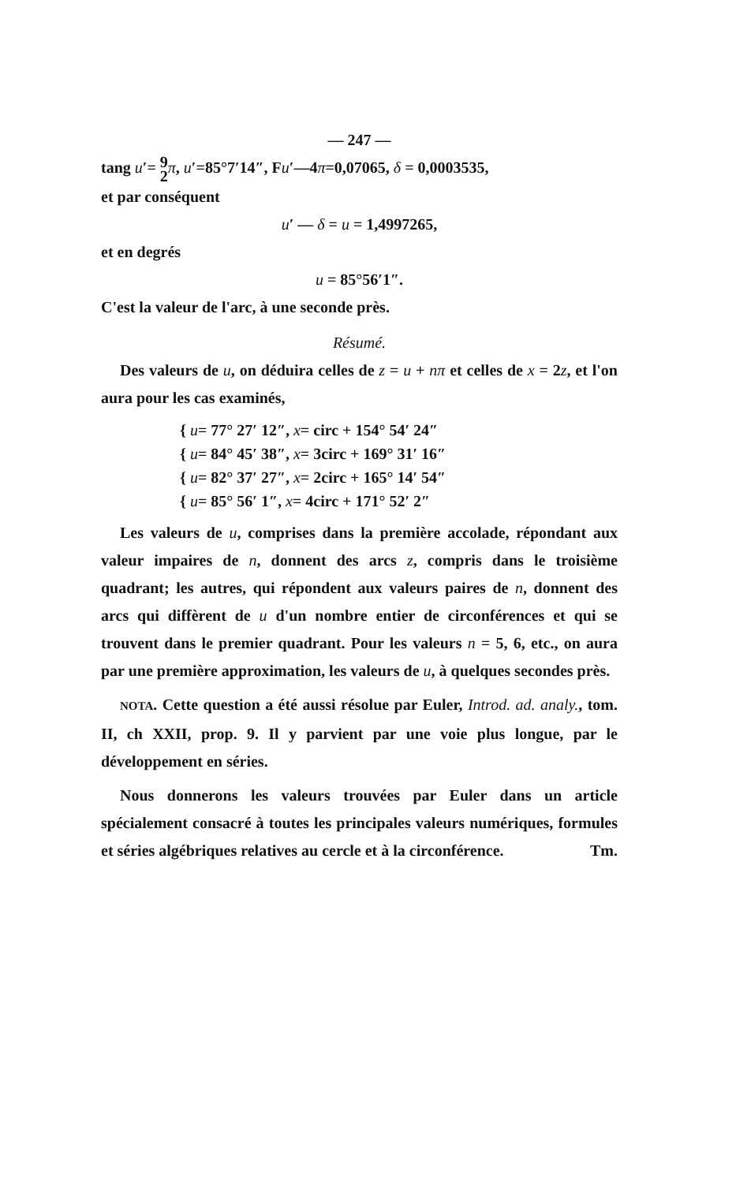— 247 —
tang u′= 9
2 π, u′=85°7′14″, Fu′—4π=0,07065, δ = 0,0003535,
et par conséquent
u′ — δ = u = 1,4997265,
et en degrés
u = 85°56′1″.
C'est la valeur de l'arc, à une seconde près.
Résumé.
Des valeurs de u, on déduira celles de z = u + nπ et celles de x = 2z, et l'on aura pour les cas examinés,
{ u= 77° 27′ 12″, x= circ + 154° 54′ 24″
{ u= 84° 45′ 38″, x= 3circ + 169° 31′ 16″
{ u= 82° 37′ 27″, x= 2circ + 165° 14′ 54″
{ u= 85° 56′ 1″, x= 4circ + 171° 52′ 2″
Les valeurs de u, comprises dans la première accolade, répondant aux valeur impaires de n, donnent des arcs z, compris dans le troisième quadrant; les autres, qui répondent aux valeurs paires de n, donnent des arcs qui diffèrent de u d'un nombre entier de circonférences et qui se trouvent dans le premier quadrant. Pour les valeurs n = 5, 6, etc., on aura par une première approximation, les valeurs de u, à quelques secondes près.
NOTA. Cette question a été aussi résolue par Euler, Introd. ad. analy., tom. II, ch XXII, prop. 9. Il y parvient par une voie plus longue, par le développement en séries.
Nous donnerons les valeurs trouvées par Euler dans un article spécialement consacré à toutes les principales valeurs numériques, formules et séries algébriques relatives au cercle et à la circonférence. Tm.